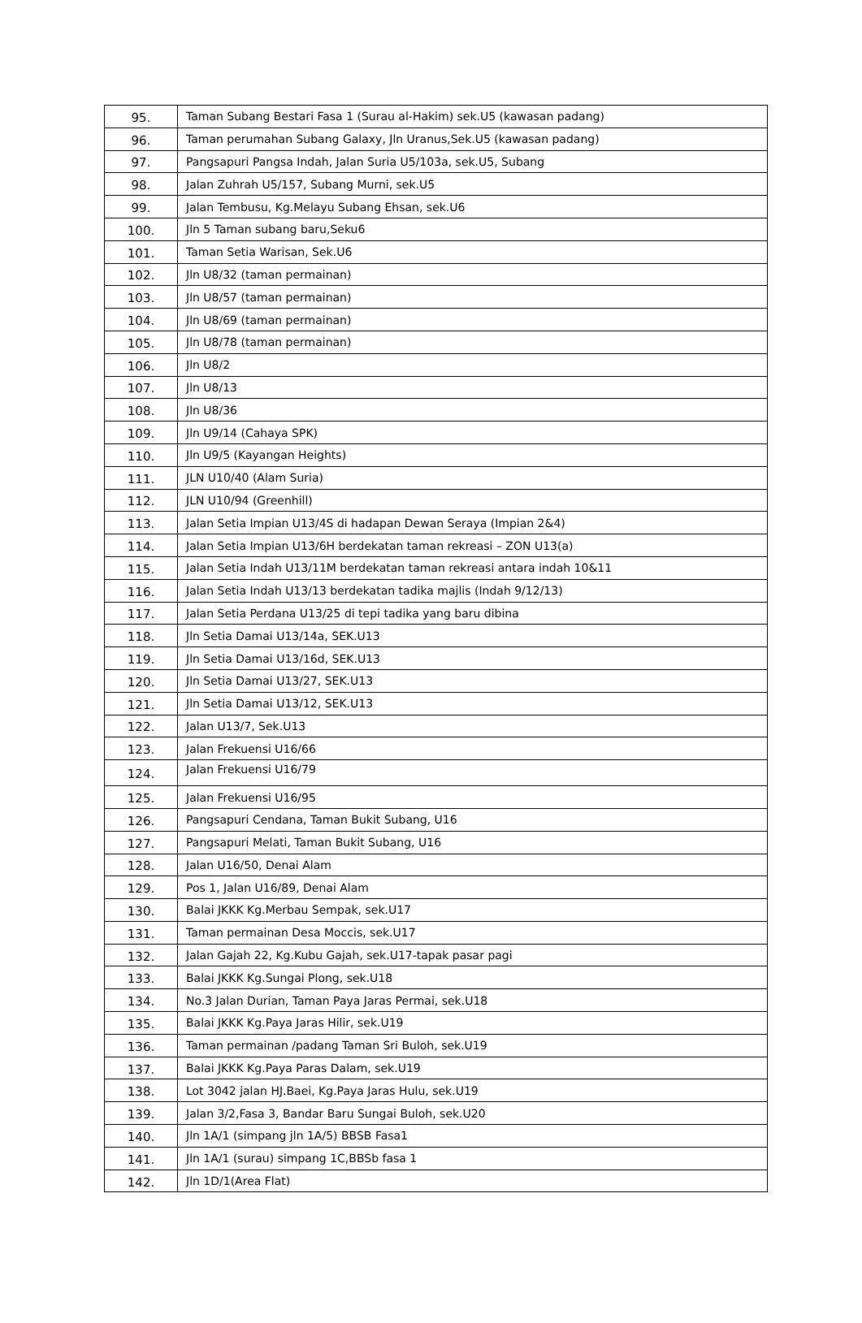| 95. | Taman Subang Bestari Fasa 1 (Surau al-Hakim) sek.U5 (kawasan padang) |
| 96. | Taman perumahan Subang Galaxy, Jln Uranus,Sek.U5 (kawasan padang) |
| 97. | Pangsapuri Pangsa Indah, Jalan Suria U5/103a, sek.U5, Subang |
| 98. | Jalan Zuhrah U5/157, Subang Murni, sek.U5 |
| 99. | Jalan Tembusu, Kg.Melayu Subang Ehsan, sek.U6 |
| 100. | Jln 5 Taman subang baru,Seku6 |
| 101. | Taman Setia Warisan, Sek.U6 |
| 102. | Jln U8/32 (taman permainan) |
| 103. | Jln U8/57 (taman permainan) |
| 104. | Jln U8/69 (taman permainan) |
| 105. | Jln U8/78 (taman permainan) |
| 106. | Jln U8/2 |
| 107. | Jln U8/13 |
| 108. | Jln U8/36 |
| 109. | Jln U9/14 (Cahaya SPK) |
| 110. | Jln U9/5 (Kayangan Heights) |
| 111. | JLN U10/40 (Alam Suria) |
| 112. | JLN U10/94 (Greenhill) |
| 113. | Jalan Setia Impian U13/4S di hadapan Dewan Seraya (Impian 2&4) |
| 114. | Jalan Setia Impian U13/6H berdekatan taman rekreasi – ZON U13(a) |
| 115. | Jalan Setia Indah U13/11M berdekatan taman rekreasi antara indah 10&11 |
| 116. | Jalan Setia Indah U13/13 berdekatan tadika majlis (Indah 9/12/13) |
| 117. | Jalan Setia Perdana U13/25 di tepi tadika yang baru dibina |
| 118. | Jln Setia Damai U13/14a, SEK.U13 |
| 119. | Jln Setia Damai U13/16d, SEK.U13 |
| 120. | Jln Setia Damai U13/27, SEK.U13 |
| 121. | Jln Setia Damai U13/12, SEK.U13 |
| 122. | Jalan U13/7, Sek.U13 |
| 123. | Jalan Frekuensi U16/66 |
| 124. | Jalan Frekuensi U16/79 |
| 125. | Jalan Frekuensi U16/95 |
| 126. | Pangsapuri Cendana, Taman Bukit Subang, U16 |
| 127. | Pangsapuri Melati, Taman Bukit Subang, U16 |
| 128. | Jalan U16/50, Denai Alam |
| 129. | Pos 1, Jalan U16/89, Denai Alam |
| 130. | Balai JKKK Kg.Merbau Sempak, sek.U17 |
| 131. | Taman permainan Desa Moccis, sek.U17 |
| 132. | Jalan Gajah 22, Kg.Kubu Gajah, sek.U17-tapak pasar pagi |
| 133. | Balai JKKK Kg.Sungai Plong, sek.U18 |
| 134. | No.3 Jalan Durian, Taman Paya Jaras Permai, sek.U18 |
| 135. | Balai JKKK Kg.Paya Jaras Hilir, sek.U19 |
| 136. | Taman permainan /padang Taman Sri Buloh, sek.U19 |
| 137. | Balai JKKK Kg.Paya Paras Dalam, sek.U19 |
| 138. | Lot 3042 jalan HJ.Baei, Kg.Paya Jaras Hulu, sek.U19 |
| 139. | Jalan 3/2,Fasa 3, Bandar Baru Sungai Buloh, sek.U20 |
| 140. | Jln 1A/1 (simpang jln 1A/5) BBSB Fasa1 |
| 141. | Jln 1A/1 (surau) simpang 1C,BBSb fasa 1 |
| 142. | Jln 1D/1(Area Flat) |